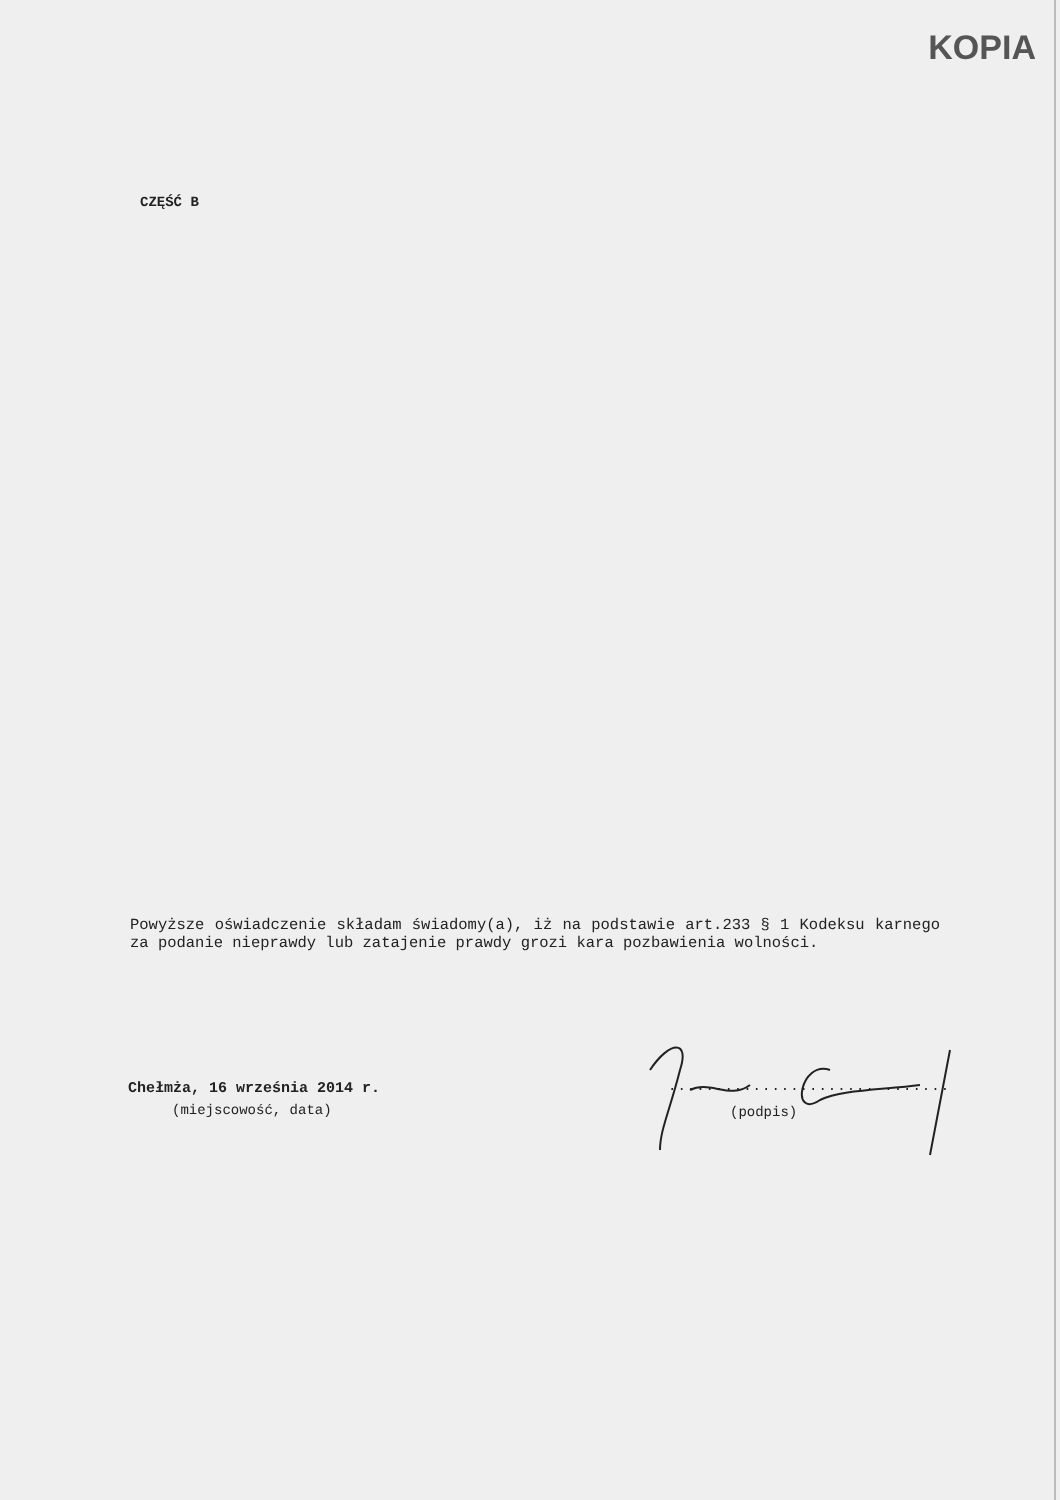KOPIA
CZĘŚĆ B
Powyższe oświadczenie składam świadomy(a), iż na podstawie art.233 § 1 Kodeksu karnego za podanie nieprawdy lub zatajenie prawdy grozi kara pozbawienia wolności.
Chełmża, 16 września 2014 r.
(miejscowość, data)
..............................
(podpis)